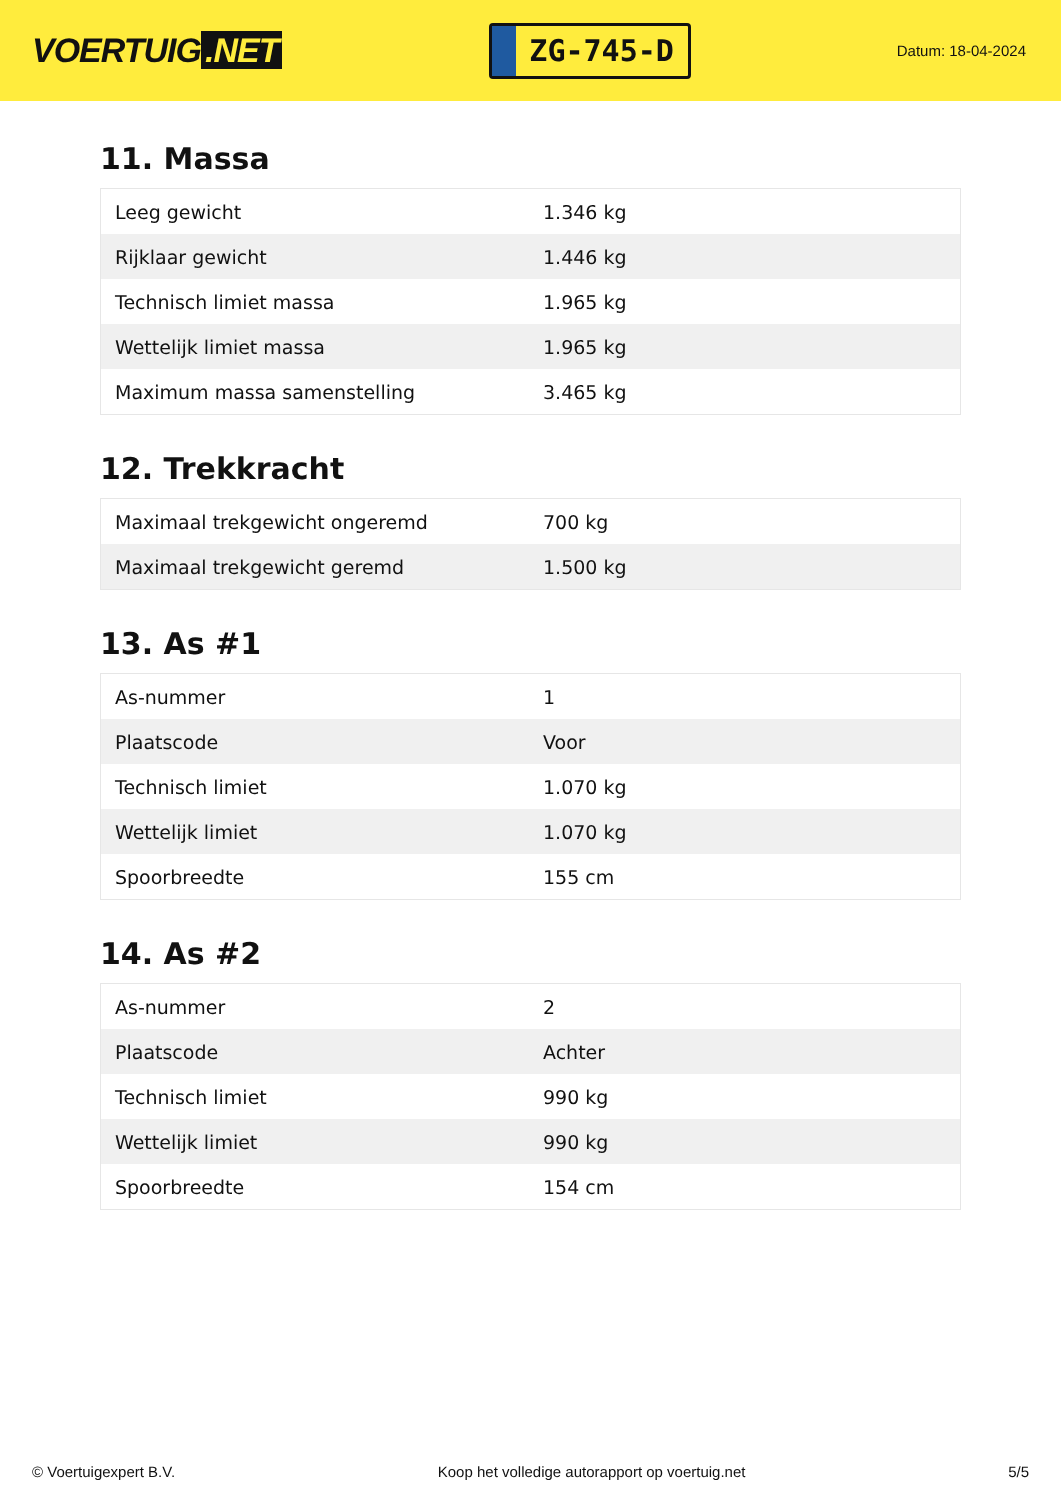VOERTUIG.NET
ZG-745-D
Datum: 18-04-2024
11. Massa
| Leeg gewicht | 1.346 kg |
| Rijklaar gewicht | 1.446 kg |
| Technisch limiet massa | 1.965 kg |
| Wettelijk limiet massa | 1.965 kg |
| Maximum massa samenstelling | 3.465 kg |
12. Trekkracht
| Maximaal trekgewicht ongeremd | 700 kg |
| Maximaal trekgewicht geremd | 1.500 kg |
13. As #1
| As-nummer | 1 |
| Plaatscode | Voor |
| Technisch limiet | 1.070 kg |
| Wettelijk limiet | 1.070 kg |
| Spoorbreedte | 155 cm |
14. As #2
| As-nummer | 2 |
| Plaatscode | Achter |
| Technisch limiet | 990 kg |
| Wettelijk limiet | 990 kg |
| Spoorbreedte | 154 cm |
© Voertuigexpert B.V. Koop het volledige autorapport op voertuig.net 5/5